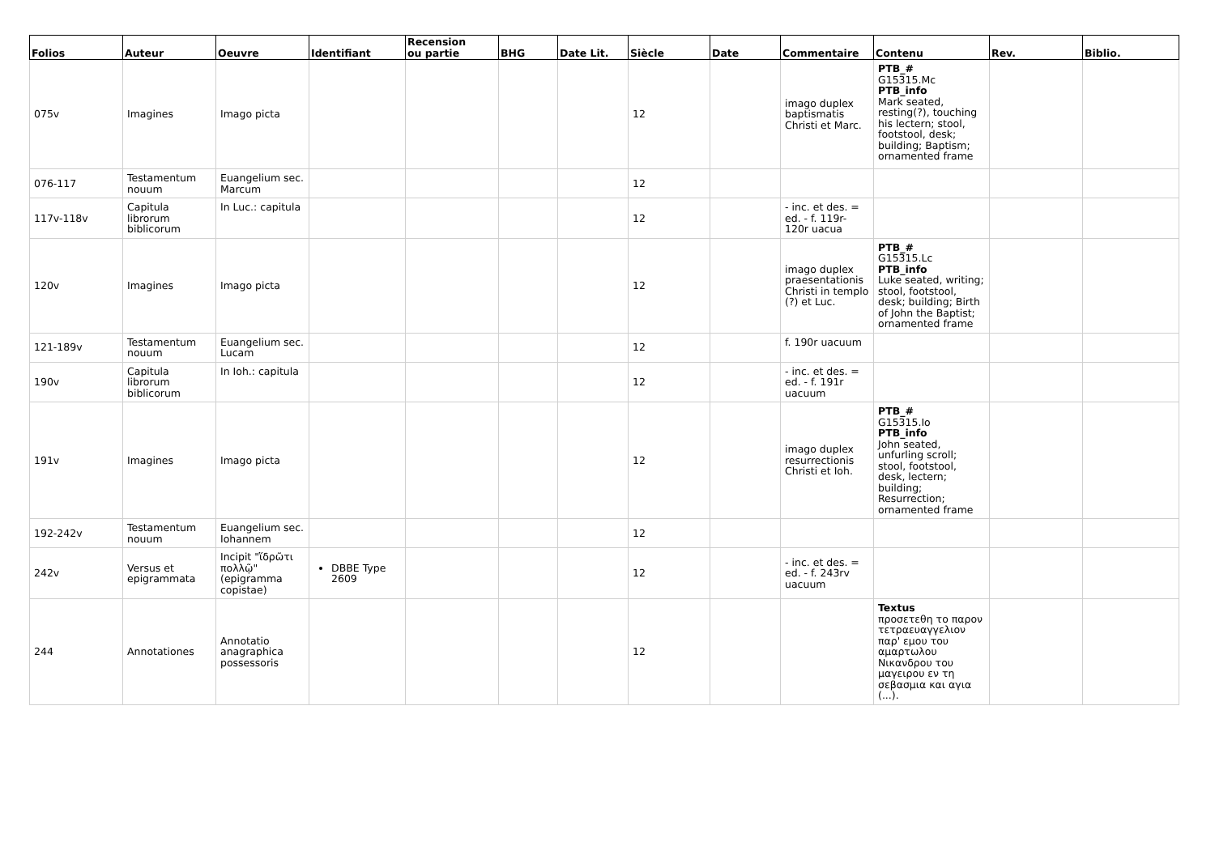| Folios | Auteur | Oeuvre | Identifiant | Recension ou partie | BHG | Date Lit. | Siècle | Date | Commentaire | Contenu | Rev. | Biblio. |
| --- | --- | --- | --- | --- | --- | --- | --- | --- | --- | --- | --- | --- |
| 075v | Imagines | Imago picta | | | | | 12 | | imago duplex baptismatis Christi et Marc. | PTB_# G15315.Mc PTB_info Mark seated, resting(?), touching his lectern; stool, footstool, desk; building; Baptism; ornamented frame | | |
| 076-117 | Testamentum nouum | Euangelium sec. Marcum | | | | | 12 | | | | | |
| 117v-118v | Capitula librorum biblicorum | In Luc.: capitula | | | | | 12 | | - inc. et des. = ed. - f. 119r-120r uacua | | | |
| 120v | Imagines | Imago picta | | | | | 12 | | imago duplex praesentationis Christi in templo (?) et Luc. | PTB_# G15315.Lc PTB_info Luke seated, writing; stool, footstool, desk; building; Birth of John the Baptist; ornamented frame | | |
| 121-189v | Testamentum nouum | Euangelium sec. Lucam | | | | | 12 | | f. 190r uacuum | | | |
| 190v | Capitula librorum biblicorum | In Ioh.: capitula | | | | | 12 | | - inc. et des. = ed. - f. 191r uacuum | | | |
| 191v | Imagines | Imago picta | | | | | 12 | | imago duplex resurrectionis Christi et Ioh. | PTB_# G15315.Io PTB_info John seated, unfurling scroll; stool, footstool, desk, lectern; building; Resurrection; ornamented frame | | |
| 192-242v | Testamentum nouum | Euangelium sec. Iohannem | | | | | 12 | | | | | |
| 242v | Versus et epigrammata | Incipit "ἵδρῶτι πολλῷ" (epigramma copistae) | DBBE Type 2609 | | | | 12 | | - inc. et des. = ed. - f. 243rv uacuum | | | |
| 244 | Annotationes | Annotatio anagraphica possessoris | | | | | 12 | | | Textus προσετεθη το παρον τετραευαγγελιον παρ' εμου του αμαρτωλου Νικανδρου του μαγειρου εν τη σεβασμια και αγια (...). | | |